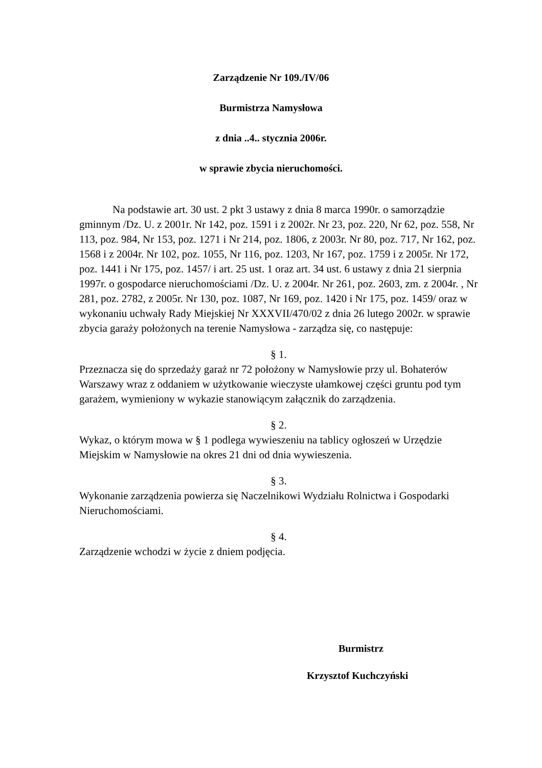Zarządzenie Nr 109./IV/06
Burmistrza Namysłowa
z dnia ..4.. stycznia 2006r.
w sprawie zbycia nieruchomości.
Na podstawie art. 30 ust. 2 pkt 3 ustawy z dnia 8 marca 1990r. o samorządzie gminnym /Dz. U. z 2001r. Nr 142, poz. 1591 i z 2002r. Nr 23, poz. 220, Nr 62, poz. 558, Nr 113, poz. 984, Nr 153, poz. 1271 i Nr 214, poz. 1806, z 2003r. Nr 80, poz. 717, Nr 162, poz. 1568 i z 2004r. Nr 102, poz. 1055, Nr 116, poz. 1203, Nr 167, poz. 1759 i z 2005r. Nr 172, poz. 1441 i Nr 175, poz. 1457/ i art. 25 ust. 1 oraz art. 34 ust. 6 ustawy z dnia 21 sierpnia 1997r. o gospodarce nieruchomościami /Dz. U. z 2004r. Nr 261, poz. 2603, zm. z 2004r. , Nr 281, poz. 2782, z 2005r. Nr 130, poz. 1087, Nr 169, poz. 1420 i Nr 175, poz. 1459/ oraz w wykonaniu uchwały Rady Miejskiej Nr XXXVII/470/02 z dnia 26 lutego 2002r. w sprawie zbycia garaży położonych na terenie Namysłowa - zarządza się, co następuje:
§ 1.
Przeznacza się do sprzedaży garaż nr 72 położony w Namysłowie przy ul. Bohaterów Warszawy wraz z oddaniem w użytkowanie wieczyste ułamkowej części gruntu pod tym garażem, wymieniony w wykazie stanowiącym załącznik do zarządzenia.
§ 2.
Wykaz, o którym mowa w § 1 podlega wywieszeniu na tablicy ogłoszeń w Urzędzie Miejskim w Namysłowie na okres 21 dni od dnia wywieszenia.
§ 3.
Wykonanie zarządzenia powierza się Naczelnikowi Wydziału Rolnictwa i Gospodarki Nieruchomościami.
§ 4.
Zarządzenie wchodzi w życie z dniem podjęcia.
Burmistrz
Krzysztof Kuchczyński